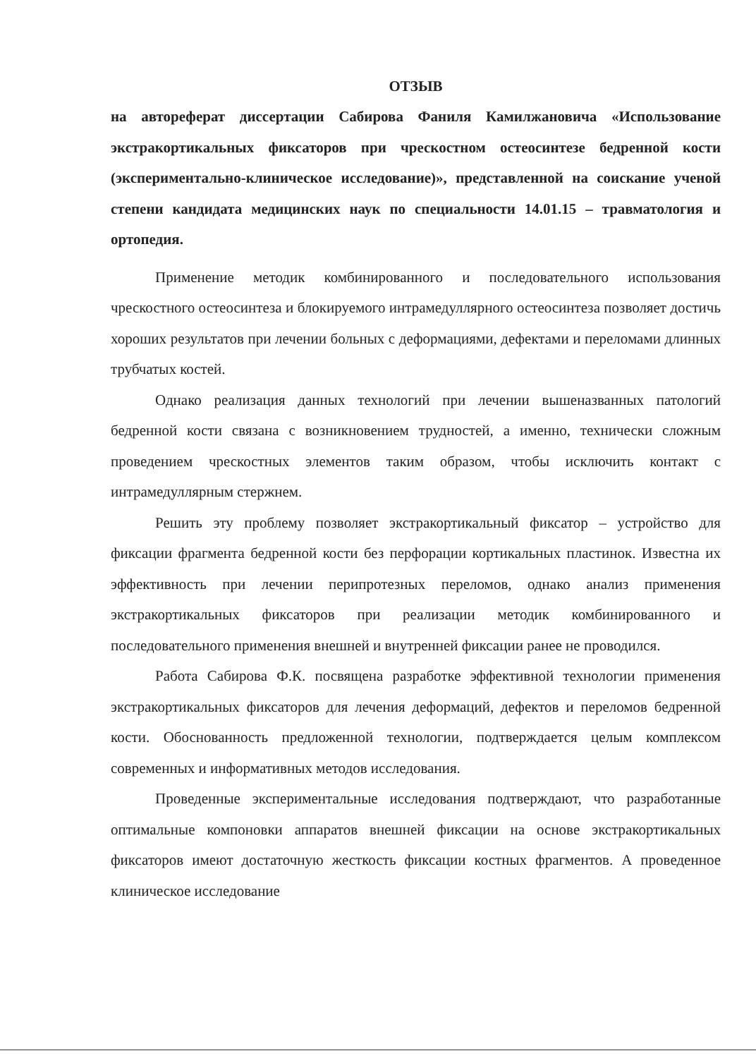ОТЗЫВ
на автореферат диссертации Сабирова Фаниля Камилжановича «Использование экстракортикальных фиксаторов при чрескостном остеосинтезе бедренной кости (экспериментально-клиническое исследование)», представленной на соискание ученой степени кандидата медицинских наук по специальности 14.01.15 – травматология и ортопедия.
Применение методик комбинированного и последовательного использования чрескостного остеосинтеза и блокируемого интрамедуллярного остеосинтеза позволяет достичь хороших результатов при лечении больных с деформациями, дефектами и переломами длинных трубчатых костей.
Однако реализация данных технологий при лечении вышеназванных патологий бедренной кости связана с возникновением трудностей, а именно, технически сложным проведением чрескостных элементов таким образом, чтобы исключить контакт с интрамедуллярным стержнем.
Решить эту проблему позволяет экстракортикальный фиксатор – устройство для фиксации фрагмента бедренной кости без перфорации кортикальных пластинок. Известна их эффективность при лечении перипротезных переломов, однако анализ применения экстракортикальных фиксаторов при реализации методик комбинированного и последовательного применения внешней и внутренней фиксации ранее не проводился.
Работа Сабирова Ф.К. посвящена разработке эффективной технологии применения экстракортикальных фиксаторов для лечения деформаций, дефектов и переломов бедренной кости. Обоснованность предложенной технологии, подтверждается целым комплексом современных и информативных методов исследования.
Проведенные экспериментальные исследования подтверждают, что разработанные оптимальные компоновки аппаратов внешней фиксации на основе экстракортикальных фиксаторов имеют достаточную жесткость фиксации костных фрагментов. А проведенное клиническое исследование